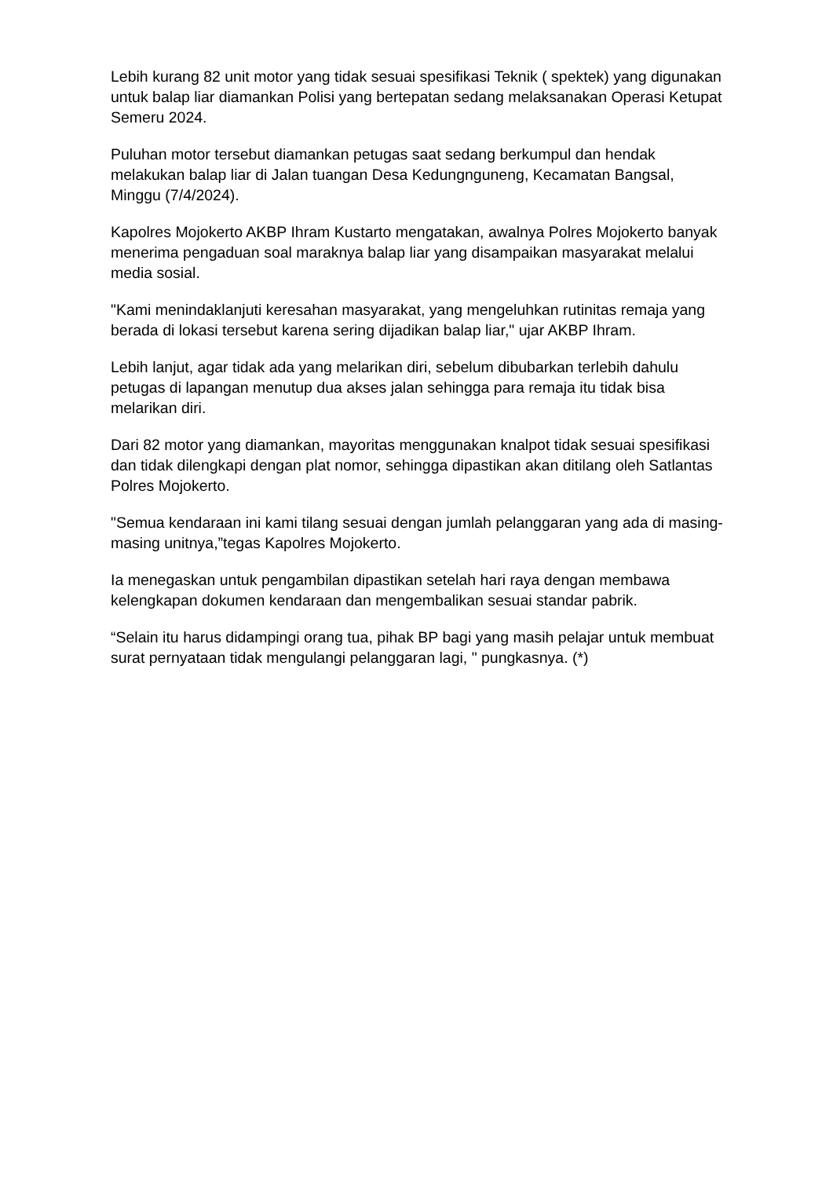Lebih kurang 82 unit motor yang tidak sesuai spesifikasi Teknik ( spektek) yang digunakan untuk balap liar diamankan Polisi yang bertepatan sedang melaksanakan Operasi Ketupat Semeru 2024.
Puluhan motor tersebut diamankan petugas saat sedang berkumpul dan hendak melakukan balap liar di Jalan tuangan Desa Kedungnguneng, Kecamatan Bangsal, Minggu (7/4/2024).
Kapolres Mojokerto AKBP Ihram Kustarto mengatakan, awalnya Polres Mojokerto banyak menerima pengaduan soal maraknya balap liar yang disampaikan masyarakat melalui media sosial.
"Kami menindaklanjuti keresahan masyarakat, yang mengeluhkan rutinitas remaja yang berada di lokasi tersebut karena sering dijadikan balap liar," ujar AKBP Ihram.
Lebih lanjut, agar tidak ada yang melarikan diri, sebelum dibubarkan terlebih dahulu petugas di lapangan menutup dua akses jalan sehingga para remaja itu tidak bisa melarikan diri.
Dari 82 motor yang diamankan, mayoritas menggunakan knalpot tidak sesuai spesifikasi dan tidak dilengkapi dengan plat nomor, sehingga dipastikan akan ditilang oleh Satlantas Polres Mojokerto.
"Semua kendaraan ini kami tilang sesuai dengan jumlah pelanggaran yang ada di masing-masing unitnya,”tegas Kapolres Mojokerto.
Ia menegaskan untuk pengambilan dipastikan setelah hari raya dengan membawa kelengkapan dokumen kendaraan dan mengembalikan sesuai standar pabrik.
“Selain itu harus didampingi orang tua, pihak BP bagi yang masih pelajar untuk membuat surat pernyataan tidak mengulangi pelanggaran lagi, " pungkasnya. (*)